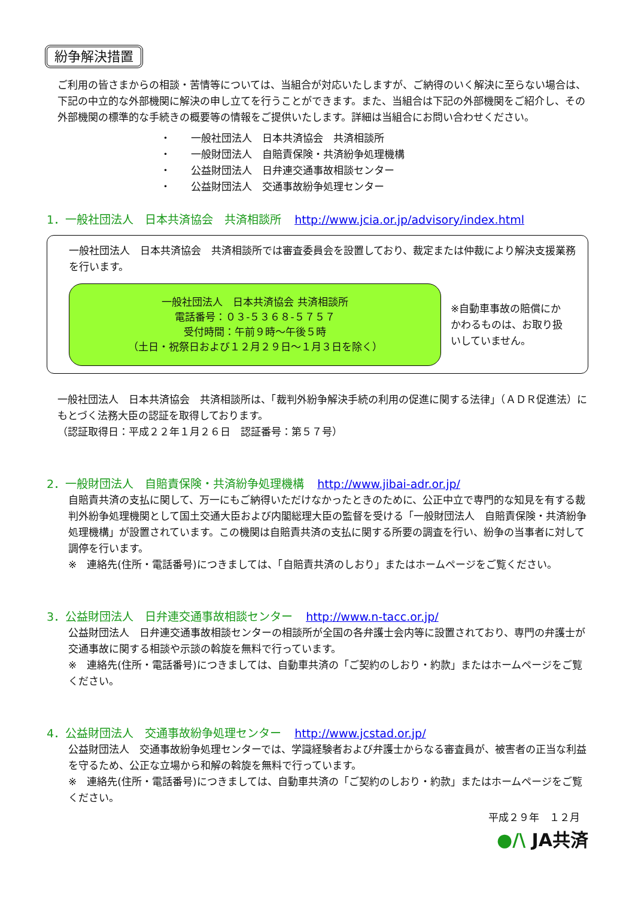紛争解決措置
ご利用の皆さまからの相談・苦情等については、当組合が対応いたしますが、ご納得のいく解決に至らない場合は、下記の中立的な外部機関に解決の申し立てを行うことができます。また、当組合は下記の外部機関をご紹介し、その外部機関の標準的な手続きの概要等の情報をご提供いたします。詳細は当組合にお問い合わせください。
・　　一般社団法人　日本共済協会　共済相談所
・　　一般財団法人　自賠責保険・共済紛争処理機構
・　　公益財団法人　日弁連交通事故相談センター
・　　公益財団法人　交通事故紛争処理センター
1．一般社団法人　日本共済協会　共済相談所 http://www.jcia.or.jp/advisory/index.html
一般社団法人　日本共済協会　共済相談所では審査委員会を設置しており、裁定または仲裁により解決支援業務を行います。
一般社団法人　日本共済協会 共済相談所
電話番号：０３-５３６８-５７５７
受付時間：午前９時～午後５時
（土日・祝祭日および１２月２９日～１月３日を除く）
※自動車事故の賠償にかかわるものは、お取り扱いしていません。
一般社団法人　日本共済協会　共済相談所は、「裁判外紛争解決手続の利用の促進に関する法律」（ＡＤＲ促進法）にもとづく法務大臣の認証を取得しております。
（認証取得日：平成２２年１月２６日　認証番号：第５７号）
2．一般財団法人　自賠責保険・共済紛争処理機構 http://www.jibai-adr.or.jp/
自賠責共済の支払に関して、万一にもご納得いただけなかったときのために、公正中立で専門的な知見を有する裁判外紛争処理機関として国土交通大臣および内閣総理大臣の監督を受ける「一般財団法人　自賠責保険・共済紛争処理機構」が設置されています。この機関は自賠責共済の支払に関する所要の調査を行い、紛争の当事者に対して調停を行います。
※　連絡先(住所・電話番号)につきましては、「自賠責共済のしおり」またはホームページをご覧ください。
3．公益財団法人　日弁連交通事故相談センター http://www.n-tacc.or.jp/
公益財団法人　日弁連交通事故相談センターの相談所が全国の各弁護士会内等に設置されており、専門の弁護士が交通事故に関する相談や示談の斡旋を無料で行っています。
※　連絡先(住所・電話番号)につきましては、自動車共済の「ご契約のしおり・約款」またはホームページをご覧ください。
4．公益財団法人　交通事故紛争処理センター http://www.jcstad.or.jp/
公益財団法人　交通事故紛争処理センターでは、学識経験者および弁護士からなる審査員が、被害者の正当な利益を守るため、公正な立場から和解の斡旋を無料で行っています。
※　連絡先(住所・電話番号)につきましては、自動車共済の「ご契約のしおり・約款」またはホームページをご覧ください。
平成２９年　１２月
●/\ JA共済